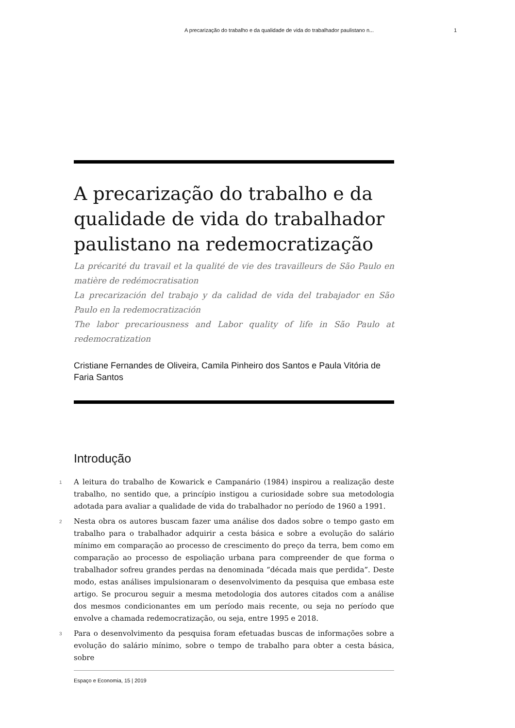A precarização do trabalho e da qualidade de vida do trabalhador paulistano n... 1
A precarização do trabalho e da qualidade de vida do trabalhador paulistano na redemocratização
La précarité du travail et la qualité de vie des travailleurs de São Paulo en matière de redémocratisation
La precarización del trabajo y da calidad de vida del trabajador en São Paulo en la redemocratización
The labor precariousness and Labor quality of life in São Paulo at redemocratization
Cristiane Fernandes de Oliveira, Camila Pinheiro dos Santos e Paula Vitória de Faria Santos
Introdução
1 A leitura do trabalho de Kowarick e Campanário (1984) inspirou a realização deste trabalho, no sentido que, a princípio instigou a curiosidade sobre sua metodologia adotada para avaliar a qualidade de vida do trabalhador no período de 1960 a 1991.
2 Nesta obra os autores buscam fazer uma análise dos dados sobre o tempo gasto em trabalho para o trabalhador adquirir a cesta básica e sobre a evolução do salário mínimo em comparação ao processo de crescimento do preço da terra, bem como em comparação ao processo de espoliação urbana para compreender de que forma o trabalhador sofreu grandes perdas na denominada “década mais que perdida”. Deste modo, estas análises impulsionaram o desenvolvimento da pesquisa que embasa este artigo. Se procurou seguir a mesma metodologia dos autores citados com a análise dos mesmos condicionantes em um período mais recente, ou seja no período que envolve a chamada redemocratização, ou seja, entre 1995 e 2018.
3 Para o desenvolvimento da pesquisa foram efetuadas buscas de informações sobre a evolução do salário mínimo, sobre o tempo de trabalho para obter a cesta básica, sobre
Espaço e Economia, 15 | 2019